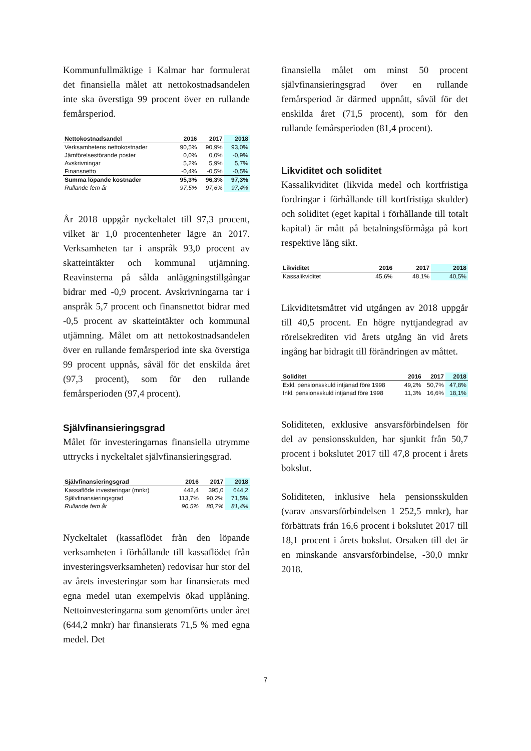Kommunfullmäktige i Kalmar har formulerat det finansiella målet att nettokostnadsandelen inte ska överstiga 99 procent över en rullande femårsperiod.
| Nettokostnadsandel | 2016 | 2017 | 2018 |
| --- | --- | --- | --- |
| Verksamhetens nettokostnader | 90,5% | 90,9% | 93,0% |
| Jämförelsestörande poster | 0,0% | 0,0% | -0,9% |
| Avskrivningar | 5,2% | 5,9% | 5,7% |
| Finansnetto | -0,4% | -0,5% | -0,5% |
| Summa löpande kostnader | 95,3% | 96,3% | 97,3% |
| Rullande fem år | 97,5% | 97,6% | 97,4% |
År 2018 uppgår nyckeltalet till 97,3 procent, vilket är 1,0 procentenheter lägre än 2017. Verksamheten tar i anspråk 93,0 procent av skatteintäkter och kommunal utjämning. Reavinsterna på sålda anläggningstillgångar bidrar med -0,9 procent. Avskrivningarna tar i anspråk 5,7 procent och finansnettot bidrar med -0,5 procent av skatteintäkter och kommunal utjämning. Målet om att nettokostnadsandelen över en rullande femårsperiod inte ska överstiga 99 procent uppnås, såväl för det enskilda året (97,3 procent), som för den rullande femårsperioden (97,4 procent).
Självfinansieringsgrad
Målet för investeringarnas finansiella utrymme uttrycks i nyckeltalet självfinansieringsgrad.
| Självfinansieringsgrad | 2016 | 2017 | 2018 |
| --- | --- | --- | --- |
| Kassaflöde investeringar (mnkr) | 442,4 | 395,0 | 644,2 |
| Självfinansieringsgrad | 113,7% | 90,2% | 71,5% |
| Rullande fem år | 90,5% | 80,7% | 81,4% |
Nyckeltalet (kassaflödet från den löpande verksamheten i förhållande till kassaflödet från investeringsverksamheten) redovisar hur stor del av årets investeringar som har finansierats med egna medel utan exempelvis ökad upplåning. Nettoinvesteringarna som genomförts under året (644,2 mnkr) har finansierats 71,5 % med egna medel. Det
finansiella målet om minst 50 procent självfinansieringsgrad över en rullande femårsperiod är därmed uppnått, såväl för det enskilda året (71,5 procent), som för den rullande femårsperioden (81,4 procent).
Likviditet och soliditet
Kassalikviditet (likvida medel och kortfristiga fordringar i förhållande till kortfristiga skulder) och soliditet (eget kapital i förhållande till totalt kapital) är mått på betalningsförmåga på kort respektive lång sikt.
| Likviditet | 2016 | 2017 | 2018 |
| --- | --- | --- | --- |
| Kassalikviditet | 45,6% | 48,1% | 40,5% |
Likviditetsmåttet vid utgången av 2018 uppgår till 40,5 procent. En högre nyttjandegrad av rörelsekrediten vid årets utgång än vid årets ingång har bidragit till förändringen av måttet.
| Soliditet | 2016 | 2017 | 2018 |
| --- | --- | --- | --- |
| Exkl. pensionsskuld intjänad före 1998 | 49,2% | 50,7% | 47,8% |
| Inkl. pensionsskuld intjänad före 1998 | 11,3% | 16,6% | 18,1% |
Soliditeten, exklusive ansvarsförbindelsen för del av pensionsskulden, har sjunkit från 50,7 procent i bokslutet 2017 till 47,8 procent i årets bokslut.
Soliditeten, inklusive hela pensionsskulden (varav ansvarsförbindelsen 1 252,5 mnkr), har förbättrats från 16,6 procent i bokslutet 2017 till 18,1 procent i årets bokslut. Orsaken till det är en minskande ansvarsförbindelse, -30,0 mnkr 2018.
7